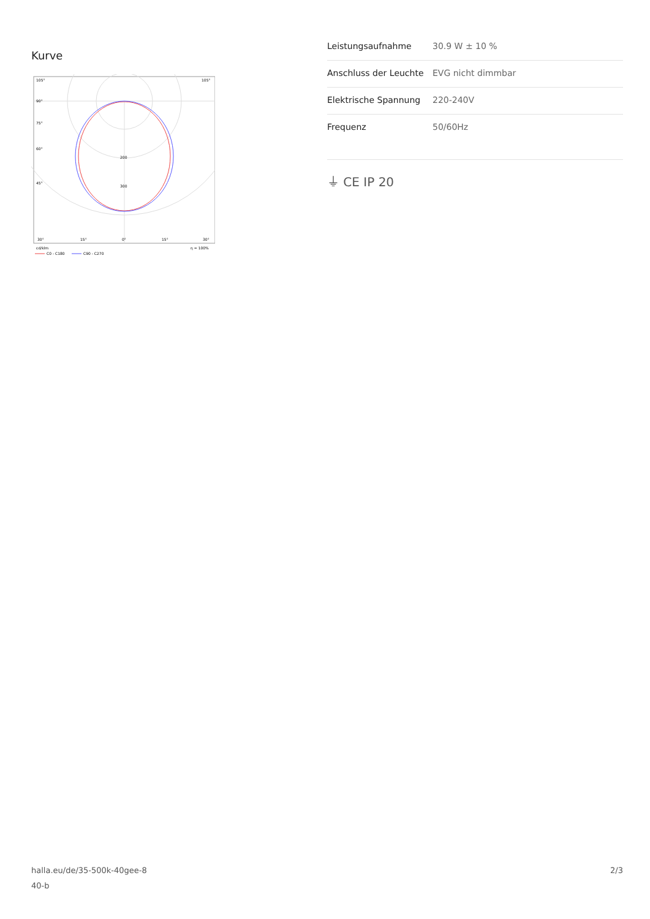Kurve
105°
105°
90°
75°
60°
45°
200
300
30°
15°
0°
15°
30°
cd/klm
η = 100%
C0 - C180
C90 - C270
| Leistungsaufnahme | 30.9 W ± 10 % |
| Anschluss der Leuchte | EVG nicht dimmbar |
| Elektrische Spannung | 220-240V |
| Frequenz | 50/60Hz |
⏚ CE IP 20
halla.eu/de/35-500k-40gee-8
40-b
2/3